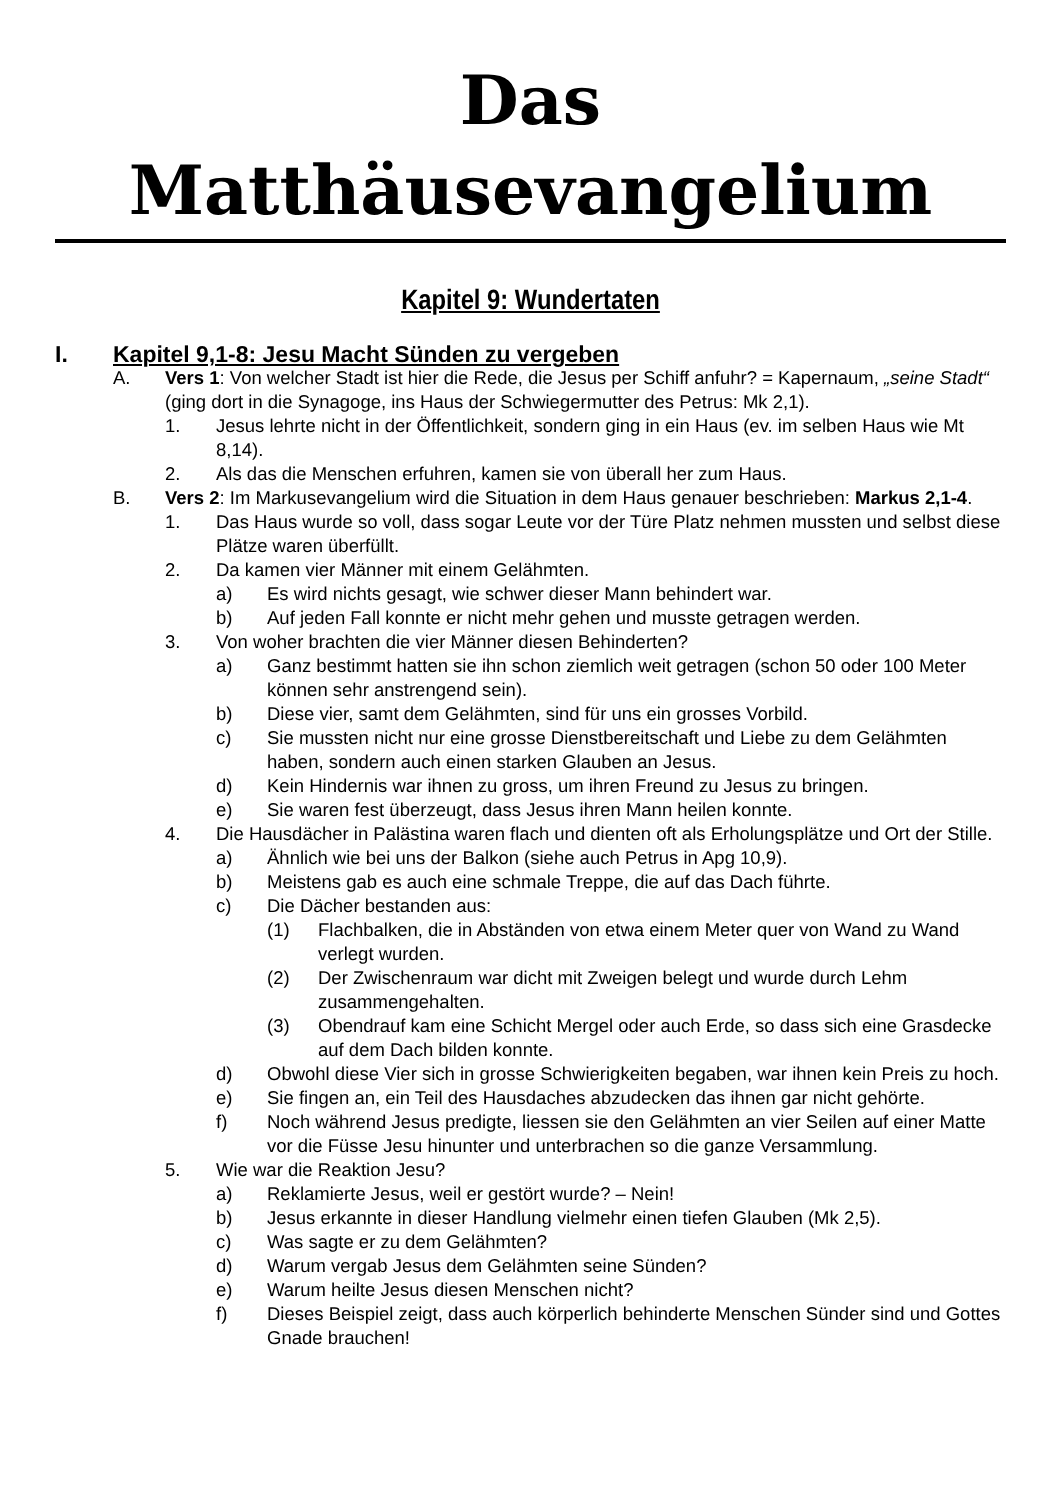Das Matthäusevangelium
Kapitel 9: Wundertaten
I. Kapitel 9,1-8: Jesu Macht Sünden zu vergeben
A. Vers 1: Von welcher Stadt ist hier die Rede, die Jesus per Schiff anfuhr? = Kapernaum, „seine Stadt“ (ging dort in die Synagoge, ins Haus der Schwiegermutter des Petrus: Mk 2,1).
1. Jesus lehrte nicht in der Öffentlichkeit, sondern ging in ein Haus (ev. im selben Haus wie Mt 8,14).
2. Als das die Menschen erfuhren, kamen sie von überall her zum Haus.
B. Vers 2: Im Markusevangelium wird die Situation in dem Haus genauer beschrieben: Markus 2,1-4.
1. Das Haus wurde so voll, dass sogar Leute vor der Türe Platz nehmen mussten und selbst diese Plätze waren überfüllt.
2. Da kamen vier Männer mit einem Gelähmten.
a) Es wird nichts gesagt, wie schwer dieser Mann behindert war.
b) Auf jeden Fall konnte er nicht mehr gehen und musste getragen werden.
3. Von woher brachten die vier Männer diesen Behinderten?
a) Ganz bestimmt hatten sie ihn schon ziemlich weit getragen (schon 50 oder 100 Meter können sehr anstrengend sein).
b) Diese vier, samt dem Gelähmten, sind für uns ein grosses Vorbild.
c) Sie mussten nicht nur eine grosse Dienstbereitschaft und Liebe zu dem Gelähmten haben, sondern auch einen starken Glauben an Jesus.
d) Kein Hindernis war ihnen zu gross, um ihren Freund zu Jesus zu bringen.
e) Sie waren fest überzeugt, dass Jesus ihren Mann heilen konnte.
4. Die Hausdächer in Palästina waren flach und dienten oft als Erholungsplätze und Ort der Stille.
a) Ähnlich wie bei uns der Balkon (siehe auch Petrus in Apg 10,9).
b) Meistens gab es auch eine schmale Treppe, die auf das Dach führte.
c) Die Dächer bestanden aus:
(1) Flachbalken, die in Abständen von etwa einem Meter quer von Wand zu Wand verlegt wurden.
(2) Der Zwischenraum war dicht mit Zweigen belegt und wurde durch Lehm zusammengehalten.
(3) Obendrauf kam eine Schicht Mergel oder auch Erde, so dass sich eine Grasdecke auf dem Dach bilden konnte.
d) Obwohl diese Vier sich in grosse Schwierigkeiten begaben, war ihnen kein Preis zu hoch.
e) Sie fingen an, ein Teil des Hausdaches abzudecken das ihnen gar nicht gehörte.
f) Noch während Jesus predigte, liessen sie den Gelähmten an vier Seilen auf einer Matte vor die Füsse Jesu hinunter und unterbrachen so die ganze Versammlung.
5. Wie war die Reaktion Jesu?
a) Reklamierte Jesus, weil er gestört wurde? – Nein!
b) Jesus erkannte in dieser Handlung vielmehr einen tiefen Glauben (Mk 2,5).
c) Was sagte er zu dem Gelähmten?
d) Warum vergab Jesus dem Gelähmten seine Sünden?
e) Warum heilte Jesus diesen Menschen nicht?
f) Dieses Beispiel zeigt, dass auch körperlich behinderte Menschen Sünder sind und Gottes Gnade brauchen!